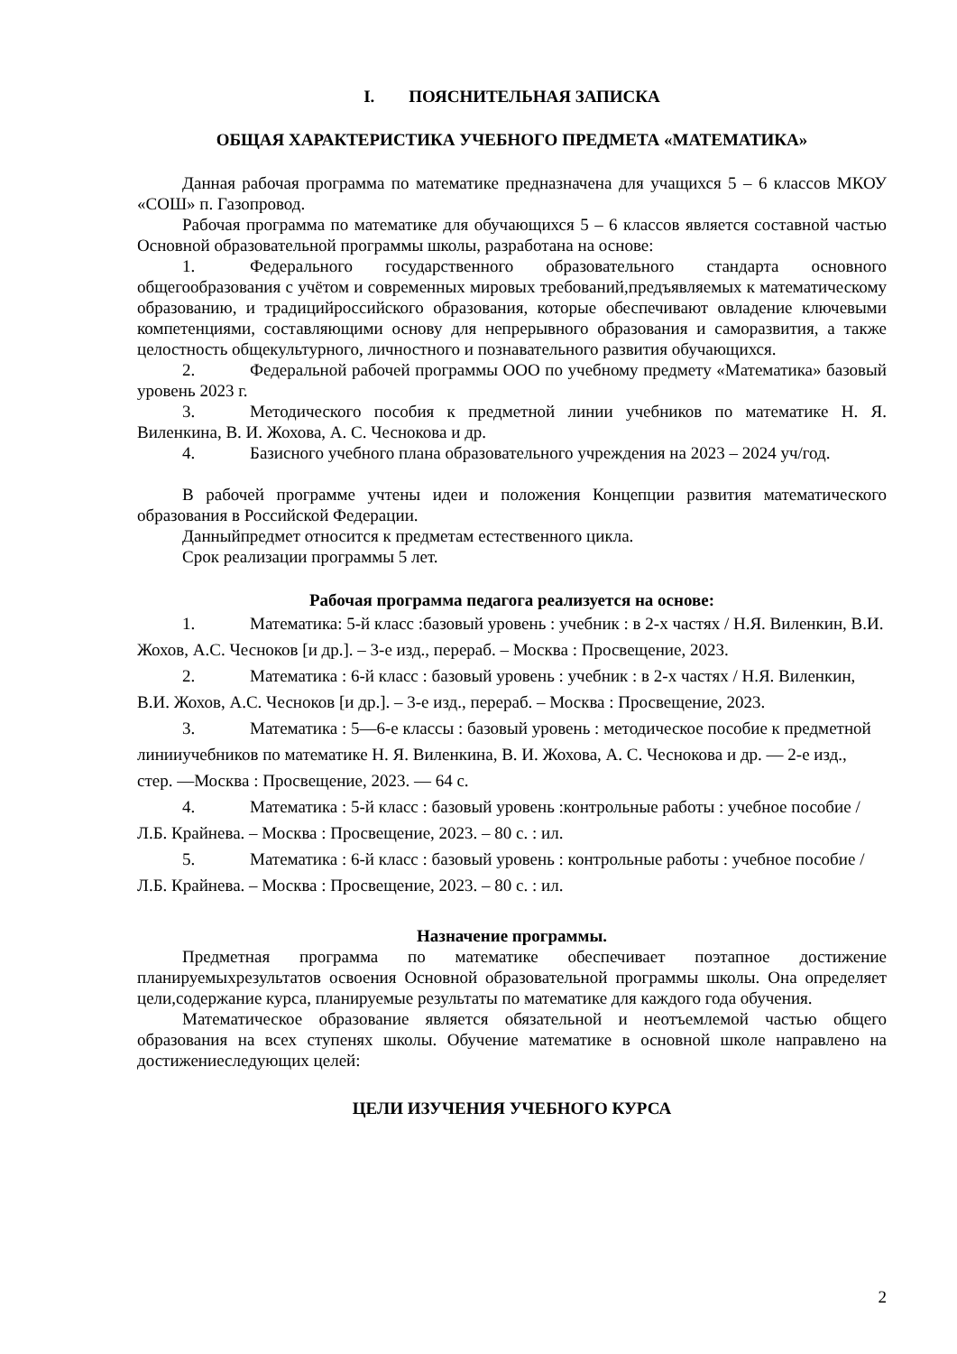I. ПОЯСНИТЕЛЬНАЯ ЗАПИСКА
ОБЩАЯ ХАРАКТЕРИСТИКА УЧЕБНОГО ПРЕДМЕТА «МАТЕМАТИКА»
Данная рабочая программа по математике предназначена для учащихся 5 – 6 классов МКОУ «СОШ» п. Газопровод.
Рабочая программа по математике для обучающихся 5 – 6 классов является составной частью Основной образовательной программы школы, разработана на основе:
1. Федерального государственного образовательного стандарта основного общегообразования с учётом и современных мировых требований,предъявляемых к математическому образованию, и традицийроссийского образования, которые обеспечивают овладение ключевыми компетенциями, составляющими основу для непрерывного образования и саморазвития, а также целостность общекультурного, личностного и познавательного развития обучающихся.
2. Федеральной рабочей программы ООО по учебному предмету «Математика» базовый уровень 2023 г.
3. Методического пособия к предметной линии учебников по математике Н. Я. Виленкина, В. И. Жохова, А. С. Чеснокова и др.
4. Базисного учебного плана образовательного учреждения на 2023 – 2024 уч/год.
В рабочей программе учтены идеи и положения Концепции развития математического образования в Российской Федерации.
Данныйпредмет относится к предметам естественного цикла.
Срок реализации программы 5 лет.
Рабочая программа педагога реализуется на основе:
1. Математика: 5-й класс :базовый уровень : учебник : в 2-х частях / Н.Я. Виленкин, В.И. Жохов, А.С. Чесноков [и др.]. – 3-е изд., перераб. – Москва : Просвещение, 2023.
2. Математика : 6-й класс : базовый уровень : учебник : в 2-х частях / Н.Я. Виленкин, В.И. Жохов, А.С. Чесноков [и др.]. – 3-е изд., перераб. – Москва : Просвещение, 2023.
3. Математика : 5—6-е классы : базовый уровень : методическое пособие к предметной линииучебников по математике Н. Я. Виленкина, В. И. Жохова, А. С. Чеснокова и др. — 2-е изд., стер. —Москва : Просвещение, 2023. — 64 с.
4. Математика : 5-й класс : базовый уровень :контрольные работы : учебное пособие / Л.Б. Крайнева. – Москва : Просвещение, 2023. – 80 с. : ил.
5. Математика : 6-й класс : базовый уровень : контрольные работы : учебное пособие / Л.Б. Крайнева. – Москва : Просвещение, 2023. – 80 с. : ил.
Назначение программы.
Предметная программа по математике обеспечивает поэтапное достижение планируемыхрезультатов освоения Основной образовательной программы школы. Она определяет цели,содержание курса, планируемые результаты по математике для каждого года обучения.
Математическое образование является обязательной и неотъемлемой частью общего образования на всех ступенях школы. Обучение математике в основной школе направлено на достижениеследующих целей:
ЦЕЛИ ИЗУЧЕНИЯ УЧЕБНОГО КУРСА
2